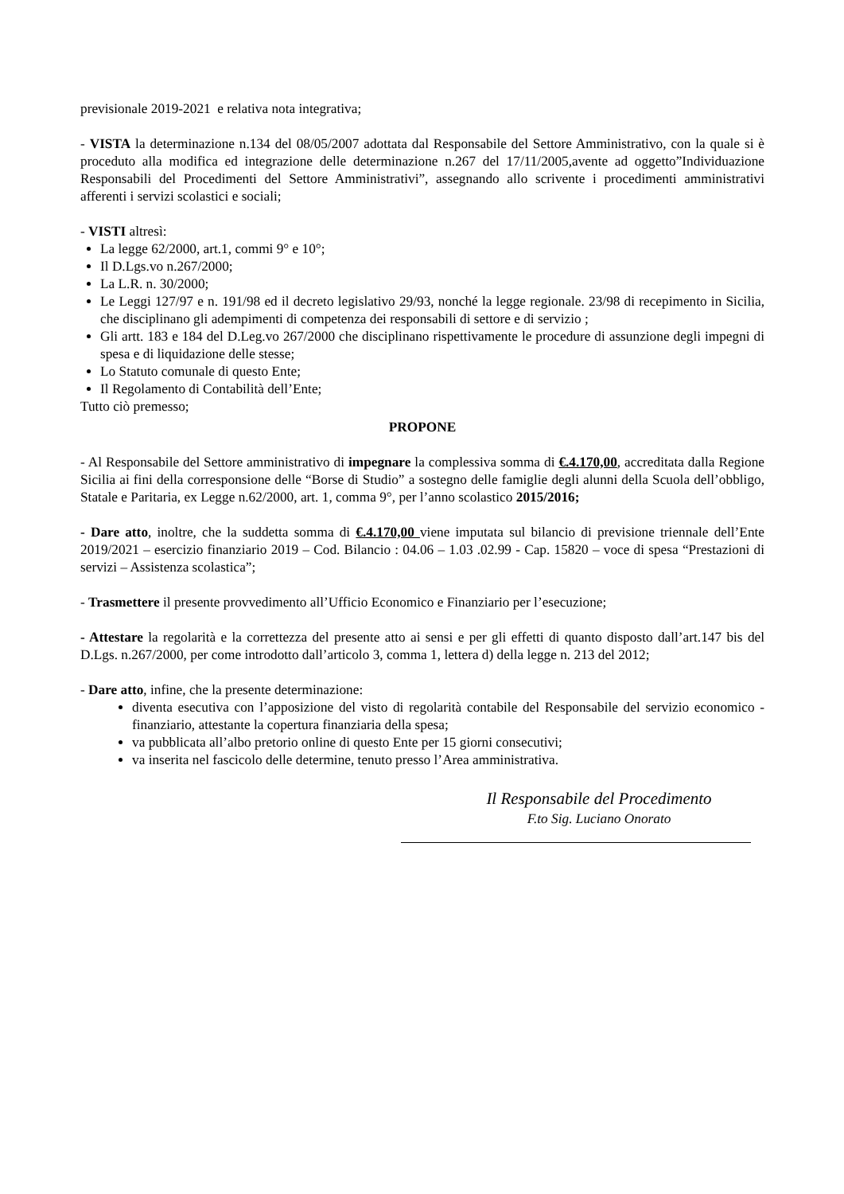previsionale 2019-2021 e relativa nota integrativa;
- VISTA la determinazione n.134 del 08/05/2007 adottata dal Responsabile del Settore Amministrativo, con la quale si è proceduto alla modifica ed integrazione delle determinazione n.267 del 17/11/2005,avente ad oggetto”Individuazione Responsabili del Procedimenti del Settore Amministrativi”, assegnando allo scrivente i procedimenti amministrativi afferenti i servizi scolastici e sociali;
- VISTI altresì:
La legge 62/2000, art.1, commi 9° e 10°;
Il D.Lgs.vo n.267/2000;
La L.R. n. 30/2000;
Le Leggi 127/97 e n. 191/98 ed il decreto legislativo 29/93, nonché la legge regionale. 23/98 di recepimento in Sicilia, che disciplinano gli adempimenti di competenza dei responsabili di settore e di servizio ;
Gli artt. 183 e 184 del D.Leg.vo 267/2000 che disciplinano rispettivamente le procedure di assunzione degli impegni di spesa e di liquidazione delle stesse;
Lo Statuto comunale di questo Ente;
Il Regolamento di Contabilità dell’Ente;
Tutto ciò premesso;
PROPONE
- Al Responsabile del Settore amministrativo di impegnare la complessiva somma di €.4.170,00, accreditata dalla Regione Sicilia ai fini della corresponsione delle “Borse di Studio” a sostegno delle famiglie degli alunni della Scuola dell’obbligo, Statale e Paritaria, ex Legge n.62/2000, art. 1, comma 9°, per l’anno scolastico 2015/2016;
- Dare atto, inoltre, che la suddetta somma di €.4.170,00 viene imputata sul bilancio di previsione triennale dell’Ente 2019/2021 – esercizio finanziario 2019 – Cod. Bilancio : 04.06 – 1.03 .02.99 - Cap. 15820 – voce di spesa “Prestazioni di servizi – Assistenza scolastica”;
- Trasmettere il presente provvedimento all’Ufficio Economico e Finanziario per l’esecuzione;
- Attestare la regolarità e la correttezza del presente atto ai sensi e per gli effetti di quanto disposto dall’art.147 bis del D.Lgs. n.267/2000, per come introdotto dall’articolo 3, comma 1, lettera d) della legge n. 213 del 2012;
- Dare atto, infine, che la presente determinazione:
diventa esecutiva con l’apposizione del visto di regolarità contabile del Responsabile del servizio economico - finanziario, attestante la copertura finanziaria della spesa;
va pubblicata all’albo pretorio online di questo Ente per 15 giorni consecutivi;
va inserita nel fascicolo delle determine, tenuto presso l’Area amministrativa.
Il Responsabile del Procedimento
F.to Sig. Luciano Onorato